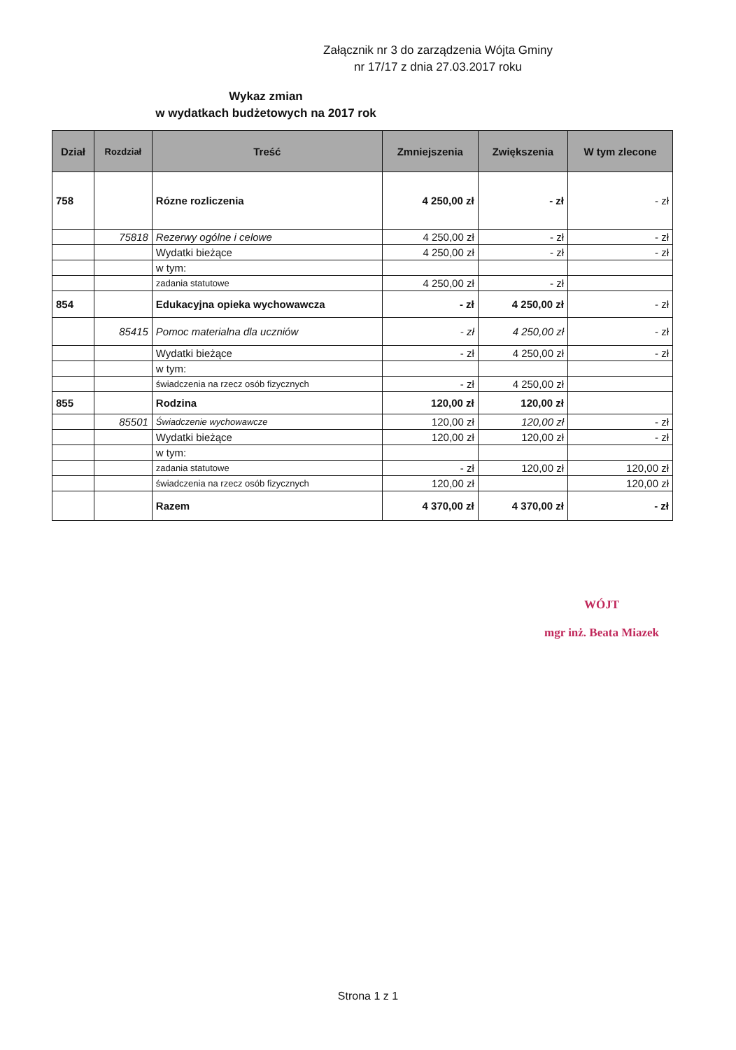Załącznik nr 3 do zarządzenia Wójta Gminy
nr 17/17 z dnia 27.03.2017 roku
Wykaz zmian
w wydatkach budżetowych na 2017 rok
| Dział | Rozdział | Treść | Zmniejszenia | Zwiększenia | W tym zlecone |
| --- | --- | --- | --- | --- | --- |
| 758 | | Rózne rozliczenia | 4 250,00 zł | - zł | - zł |
| | 75818 | Rezerwy ogólne i celowe | 4 250,00 zł | - zł | - zł |
| | | Wydatki bieżące | 4 250,00 zł | - zł | - zł |
| | | w tym: | | | |
| | | zadania statutowe | 4 250,00 zł | - zł | |
| 854 | | Edukacyjna opieka wychowawcza | - zł | 4 250,00 zł | - zł |
| | 85415 | Pomoc materialna dla uczniów | - zł | 4 250,00 zł | - zł |
| | | Wydatki bieżące | - zł | 4 250,00 zł | - zł |
| | | w tym: | | | |
| | | świadczenia na rzecz osób fizycznych | - zł | 4 250,00 zł | |
| 855 | | Rodzina | 120,00 zł | 120,00 zł | |
| | 85501 | Świadczenie wychowawcze | 120,00 zł | 120,00 zł | - zł |
| | | Wydatki bieżące | 120,00 zł | 120,00 zł | - zł |
| | | w tym: | | | |
| | | zadania statutowe | - zł | 120,00 zł | 120,00 zł |
| | | świadczenia na rzecz osób fizycznych | 120,00 zł | | 120,00 zł |
| | | Razem | 4 370,00 zł | 4 370,00 zł | - zł |
WÓJT
mgr inż. Beata Miazek
Strona 1 z 1